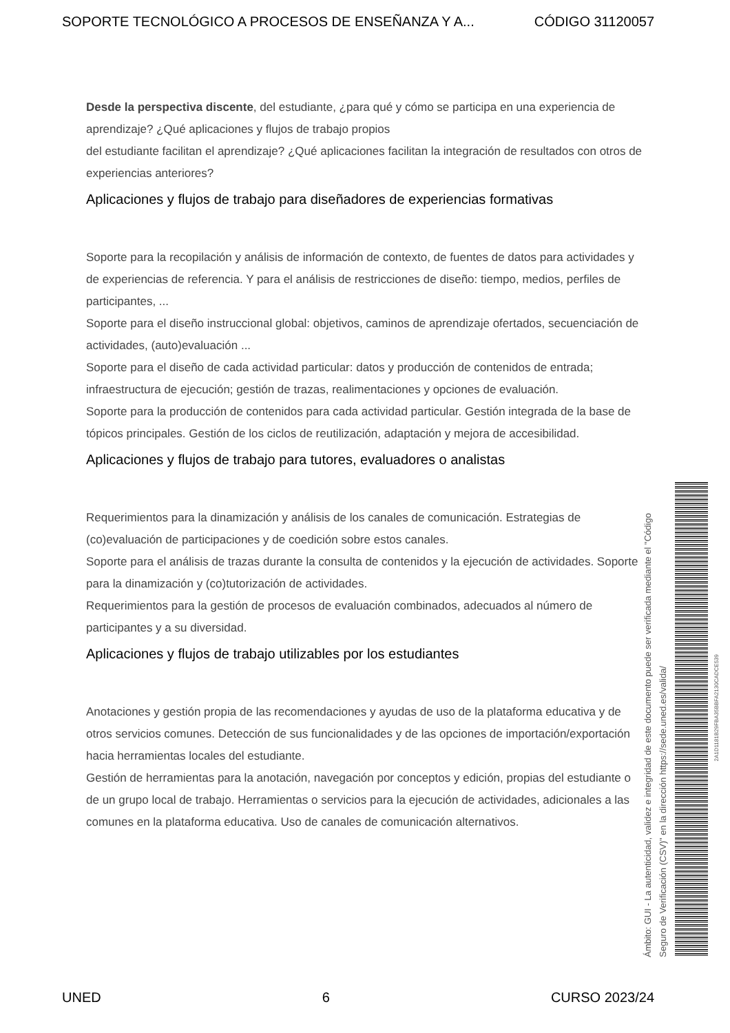SOPORTE TECNOLÓGICO A PROCESOS DE ENSEÑANZA Y A... CÓDIGO 31120057
Desde la perspectiva discente, del estudiante, ¿para qué y cómo se participa en una experiencia de aprendizaje? ¿Qué aplicaciones y flujos de trabajo propios
del estudiante facilitan el aprendizaje? ¿Qué aplicaciones facilitan la integración de resultados con otros de experiencias anteriores?
Aplicaciones y flujos de trabajo para diseñadores de experiencias formativas
Soporte para la recopilación y análisis de información de contexto, de fuentes de datos para actividades y de experiencias de referencia. Y para el análisis de restricciones de diseño: tiempo, medios, perfiles de participantes, ...
Soporte para el diseño instruccional global: objetivos, caminos de aprendizaje ofertados, secuenciación de actividades, (auto)evaluación ...
Soporte para el diseño de cada actividad particular: datos y producción de contenidos de entrada; infraestructura de ejecución; gestión de trazas, realimentaciones y opciones de evaluación.
Soporte para la producción de contenidos para cada actividad particular. Gestión integrada de la base de tópicos principales. Gestión de los ciclos de reutilización, adaptación y mejora de accesibilidad.
Aplicaciones y flujos de trabajo para tutores, evaluadores o analistas
Requerimientos para la dinamización y análisis de los canales de comunicación. Estrategias de (co)evaluación de participaciones y de coedición sobre estos canales.
Soporte para el análisis de trazas durante la consulta de contenidos y la ejecución de actividades. Soporte para la dinamización y (co)tutorización de actividades.
Requerimientos para la gestión de procesos de evaluación combinados, adecuados al número de participantes y a su diversidad.
Aplicaciones y flujos de trabajo utilizables por los estudiantes
Anotaciones y gestión propia de las recomendaciones y ayudas de uso de la plataforma educativa y de otros servicios comunes. Detección de sus funcionalidades y de las opciones de importación/exportación hacia herramientas locales del estudiante.
Gestión de herramientas para la anotación, navegación por conceptos y edición, propias del estudiante o de un grupo local de trabajo. Herramientas o servicios para la ejecución de actividades, adicionales a las comunes en la plataforma educativa. Uso de canales de comunicación alternativos.
Ámbito: GUI - La autenticidad, validez e integridad de este documento puede ser verificada mediante el "Código Seguro de Verificación (CSV)" en la dirección https://sede.uned.es/valida/
2A1D1181B29FBA35BBFA2130CADCE539
UNED 6 CURSO 2023/24